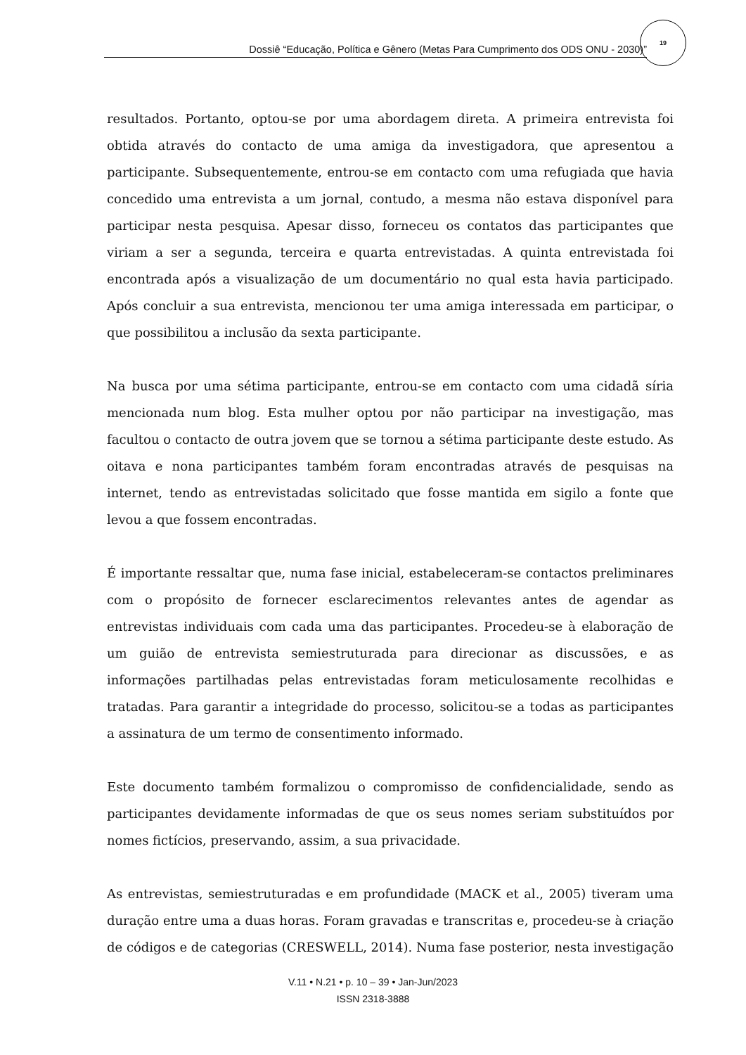Dossiê “Educação, Política e Gênero (Metas Para Cumprimento dos ODS ONU - 2030)”
19
resultados. Portanto, optou-se por uma abordagem direta. A primeira entrevista foi obtida através do contacto de uma amiga da investigadora, que apresentou a participante. Subsequentemente, entrou-se em contacto com uma refugiada que havia concedido uma entrevista a um jornal, contudo, a mesma não estava disponível para participar nesta pesquisa. Apesar disso, forneceu os contatos das participantes que viriam a ser a segunda, terceira e quarta entrevistadas. A quinta entrevistada foi encontrada após a visualização de um documentário no qual esta havia participado. Após concluir a sua entrevista, mencionou ter uma amiga interessada em participar, o que possibilitou a inclusão da sexta participante.
Na busca por uma sétima participante, entrou-se em contacto com uma cidadã síria mencionada num blog. Esta mulher optou por não participar na investigação, mas facultou o contacto de outra jovem que se tornou a sétima participante deste estudo. As oitava e nona participantes também foram encontradas através de pesquisas na internet, tendo as entrevistadas solicitado que fosse mantida em sigilo a fonte que levou a que fossem encontradas.
É importante ressaltar que, numa fase inicial, estabeleceram-se contactos preliminares com o propósito de fornecer esclarecimentos relevantes antes de agendar as entrevistas individuais com cada uma das participantes. Procedeu-se à elaboração de um guião de entrevista semiestruturada para direcionar as discussões, e as informações partilhadas pelas entrevistadas foram meticulosamente recolhidas e tratadas. Para garantir a integridade do processo, solicitou-se a todas as participantes a assinatura de um termo de consentimento informado.
Este documento também formalizou o compromisso de confidencialidade, sendo as participantes devidamente informadas de que os seus nomes seriam substituídos por nomes fictícios, preservando, assim, a sua privacidade.
As entrevistas, semiestruturadas e em profundidade (MACK et al., 2005) tiveram uma duração entre uma a duas horas. Foram gravadas e transcritas e, procedeu-se à criação de códigos e de categorias (CRESWELL, 2014). Numa fase posterior, nesta investigação
V.11 • N.21 • p. 10 – 39 • Jan-Jun/2023
ISSN 2318-3888